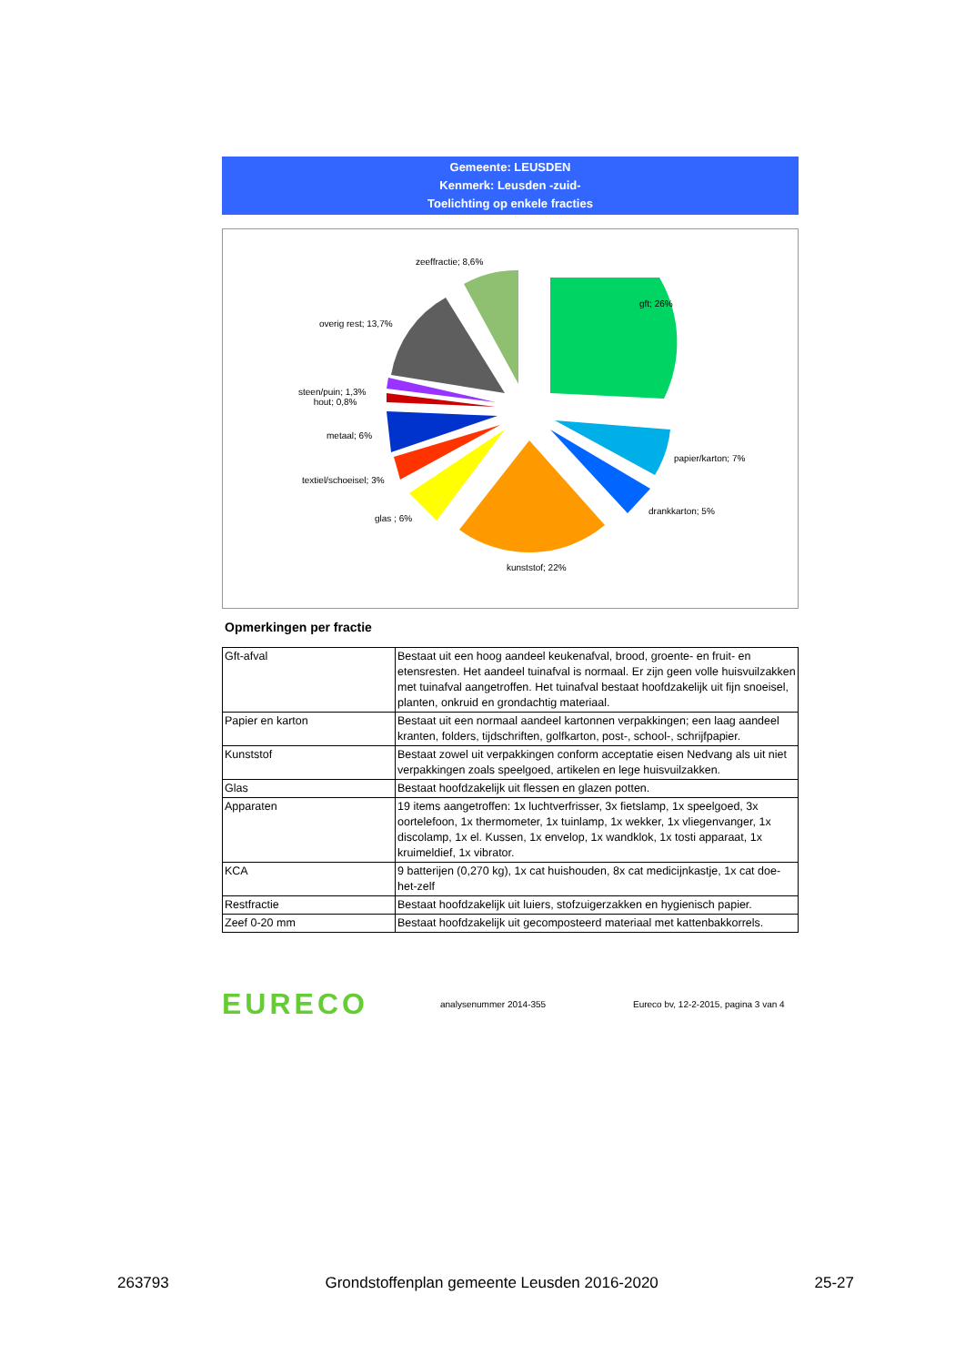Gemeente: LEUSDEN
Kenmerk: Leusden -zuid-
Toelichting op enkele fracties
zeeffractie; 8,6%
gft; 26%
overig rest; 13,7%
steen/puin; 1,3%
hout; 0,8%
metaal; 6%
papier/karton; 7%
textiel/schoeisel; 3%
drankkarton; 5%
glas ; 6%
kunststof; 22%
Opmerkingen per fractie
| Gft-afval | Bestaat uit een hoog aandeel keukenafval, brood, groente- en fruit- en etensresten. Het aandeel tuinafval is normaal. Er zijn geen volle huisvuilzakken met tuinafval aangetroffen. Het tuinafval bestaat hoofdzakelijk uit fijn snoeisel, planten, onkruid en grondachtig materiaal. |
| Papier en karton | Bestaat uit een normaal aandeel kartonnen verpakkingen; een laag aandeel kranten, folders, tijdschriften, golfkarton, post-, school-, schrijfpapier. |
| Kunststof | Bestaat zowel uit verpakkingen conform acceptatie eisen Nedvang als uit niet verpakkingen zoals speelgoed, artikelen en lege huisvuilzakken. |
| Glas | Bestaat hoofdzakelijk uit flessen en glazen potten. |
| Apparaten | 19 items aangetroffen: 1x luchtverfrisser, 3x fietslamp, 1x speelgoed, 3x oortelefoon, 1x thermometer, 1x tuinlamp, 1x wekker, 1x vliegenvanger, 1x discolamp, 1x el. Kussen, 1x envelop, 1x wandklok, 1x tosti apparaat, 1x kruimeldief, 1x vibrator. |
| KCA | 9 batterijen (0,270 kg), 1x cat huishouden, 8x cat medicijnkastje, 1x cat doe-het-zelf |
| Restfractie | Bestaat hoofdzakelijk uit luiers, stofzuigerzakken en hygienisch papier. |
| Zeef 0-20 mm | Bestaat hoofdzakelijk uit gecomposteerd materiaal met kattenbakkorrels. |
EURECO
analysenummer 2014-355
Eureco bv, 12-2-2015, pagina 3 van 4
263793 Grondstoffenplan gemeente Leusden 2016-2020 25-27